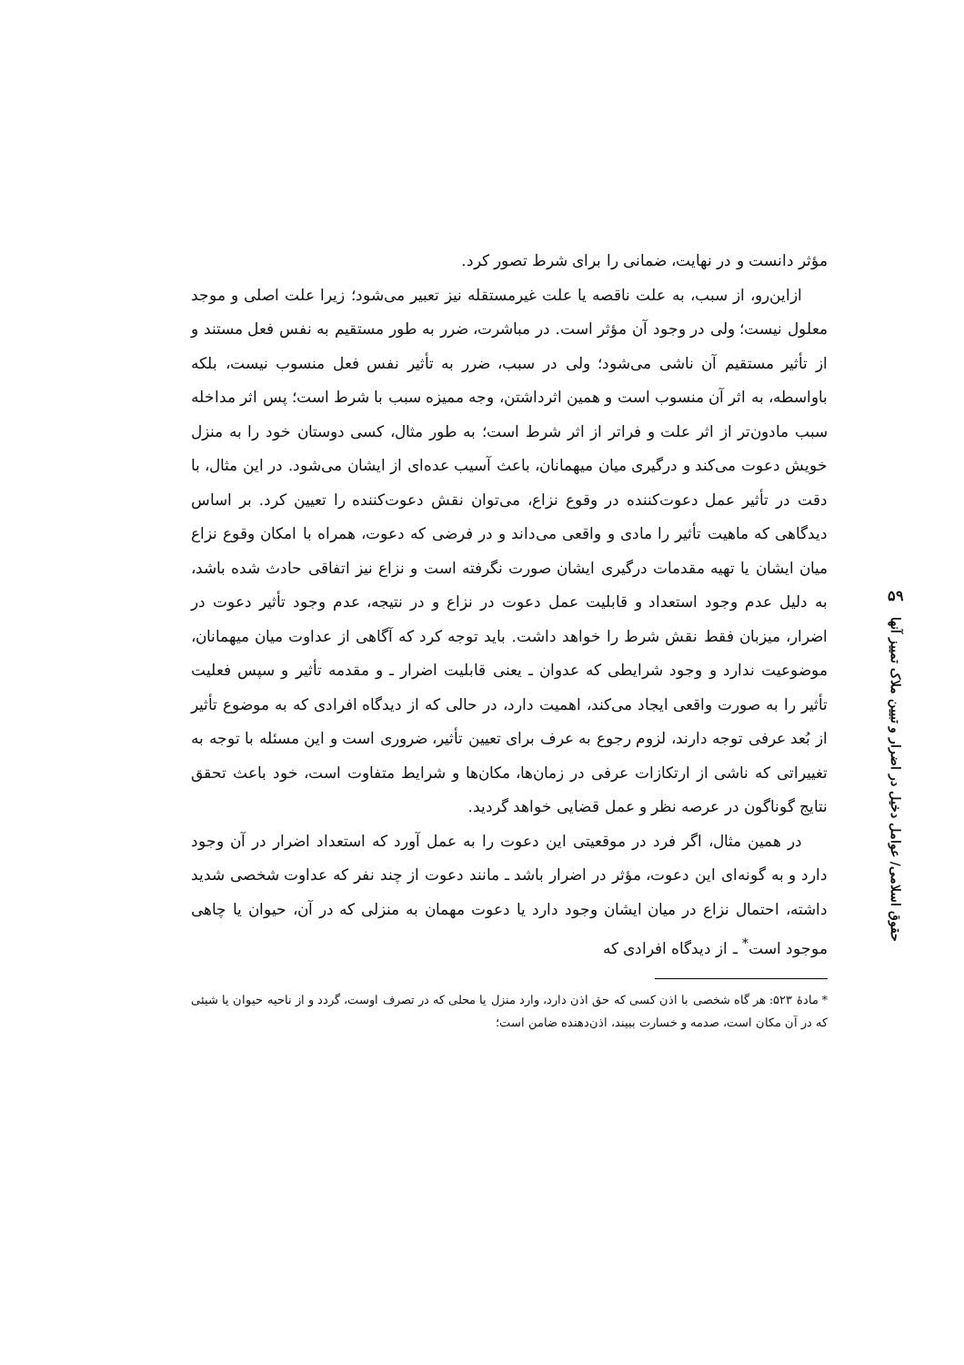۵۹
حقوق اسلامی/ عوامل دخیل در اضرار و تبیین ملاک تمییز آنها
مؤثر دانست و در نهایت، ضمانی را برای شرط تصور کرد.
ازاین‌رو، از سبب، به علت ناقصه یا علت غیرمستقله نیز تعبیر می‌شود؛ زیرا علت اصلی و موجد معلول نیست؛ ولی در وجود آن مؤثر است. در مباشرت، ضرر به طور مستقیم به نفس فعل مستند و از تأثیر مستقیم آن ناشی می‌شود؛ ولی در سبب، ضرر به تأثیر نفس فعل منسوب نیست، بلکه باواسطه، به اثر آن منسوب است و همین اثرداشتن، وجه ممیزه سبب با شرط است؛ پس اثر مداخله سبب مادون‌تر از اثر علت و فراتر از اثر شرط است؛ به طور مثال، کسی دوستان خود را به منزل خویش دعوت می‌کند و درگیری میان میهمانان، باعث آسیب عده‌ای از ایشان می‌شود. در این مثال، با دقت در تأثیر عمل دعوت‌کننده در وقوع نزاع، می‌توان نقش دعوت‌کننده را تعیین کرد. بر اساس دیدگاهی که ماهیت تأثیر را مادی و واقعی می‌داند و در فرضی که دعوت، همراه با امکان وقوع نزاع میان ایشان یا تهیه مقدمات درگیری ایشان صورت نگرفته است و نزاع نیز اتفاقی حادث شده باشد، به دلیل عدم وجود استعداد و قابلیت عمل دعوت در نزاع و در نتیجه، عدم وجود تأثیر دعوت در اضرار، میزبان فقط نقش شرط را خواهد داشت. باید توجه کرد که آگاهی از عداوت میان میهمانان، موضوعیت ندارد و وجود شرایطی که عدوان ـ یعنی قابلیت اضرار ـ و مقدمه تأثیر و سپس فعلیت تأثیر را به صورت واقعی ایجاد می‌کند، اهمیت دارد، در حالی که از دیدگاه افرادی که به موضوع تأثیر از بُعد عرفی توجه دارند، لزوم رجوع به عرف برای تعیین تأثیر، ضروری است و این مسئله با توجه به تغییراتی که ناشی از ارتکازات عرفی در زمان‌ها، مکان‌ها و شرایط متفاوت است، خود باعث تحقق نتایج گوناگون در عرصه نظر و عمل قضایی خواهد گردید.
در همین مثال، اگر فرد در موقعیتی این دعوت را به عمل آورد که استعداد اضرار در آن وجود دارد و به گونه‌ای این دعوت، مؤثر در اضرار باشد ـ مانند دعوت از چند نفر که عداوت شخصی شدید داشته، احتمال نزاع در میان ایشان وجود دارد یا دعوت مهمان به منزلی که در آن، حیوان یا چاهی موجود است<sup>*</sup> ـ از دیدگاه افرادی که
* مادهٔ ۵۲۳: هر گاه شخصی با اذن کسی که حق اذن دارد، وارد منزل یا محلی که در تصرف اوست، گردد و از ناحیه حیوان یا شیئی که در آن مکان است، صدمه و خسارت ببیند، اذن‌دهنده ضامن است؛